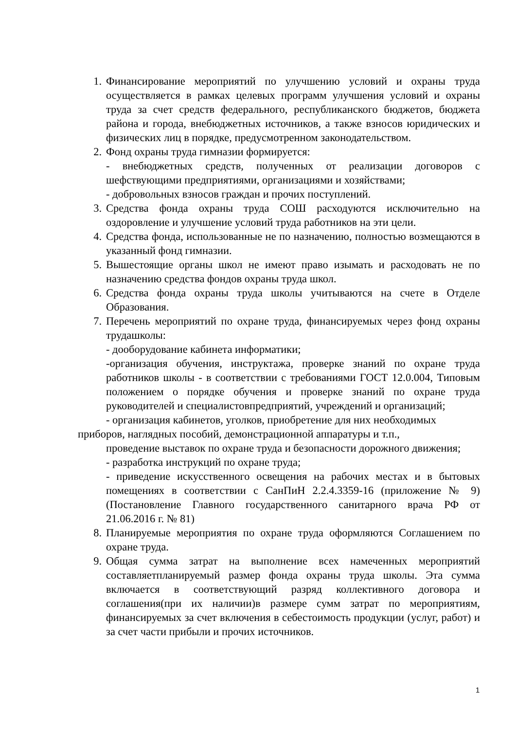1. Финансирование мероприятий по улучшению условий и охраны труда осуществляется в рамках целевых программ улучшения условий и охраны труда за счет средств федерального, республиканского бюджетов, бюджета района и города, внебюджетных источников, а также взносов юридических и физических лиц в порядке, предусмотренном законодательством.
2. Фонд охраны труда гимназии формируется:
- внебюджетных средств, полученных от реализации договоров с шефствующими предприятиями, организациями и хозяйствами;
- добровольных взносов граждан и прочих поступлений.
3. Средства фонда охраны труда СОШ расходуются исключительно на оздоровление и улучшение условий труда работников на эти цели.
4. Средства фонда, использованные не по назначению, полностью возмещаются в указанный фонд гимназии.
5. Вышестоящие органы школ не имеют право изымать и расходовать не по назначению средства фондов охраны труда школ.
6. Средства фонда охраны труда школы учитываются на счете в Отделе Образования.
7. Перечень мероприятий по охране труда, финансируемых через фонд охраны трудашколы:
- дооборудование кабинета информатики;
-организация обучения, инструктажа, проверке знаний по охране труда работников школы - в соответствии с требованиями ГОСТ 12.0.004, Типовым положением о порядке обучения и проверке знаний по охране труда руководителей и специалистовпредприятий, учреждений и организаций;
- организация кабинетов, уголков, приобретение для них необходимых приборов, наглядных пособий, демонстрационной аппаратуры и т.п.,
проведение выставок по охране труда и безопасности дорожного движения;
- разработка инструкций по охране труда;
- приведение искусственного освещения на рабочих местах и в бытовых помещениях в соответствии с СанПиН 2.2.4.3359-16 (приложение № 9) (Постановление Главного государственного санитарного врача РФ от 21.06.2016 г. № 81)
8. Планируемые мероприятия по охране труда оформляются Соглашением по охране труда.
9. Общая сумма затрат на выполнение всех намеченных мероприятий составляетпланируемый размер фонда охраны труда школы. Эта сумма включается в соответствующий разряд коллективного договора и соглашения(при их наличии)в размере сумм затрат по мероприятиям, финансируемых за счет включения в себестоимость продукции (услуг, работ) и за счет части прибыли и прочих источников.
1